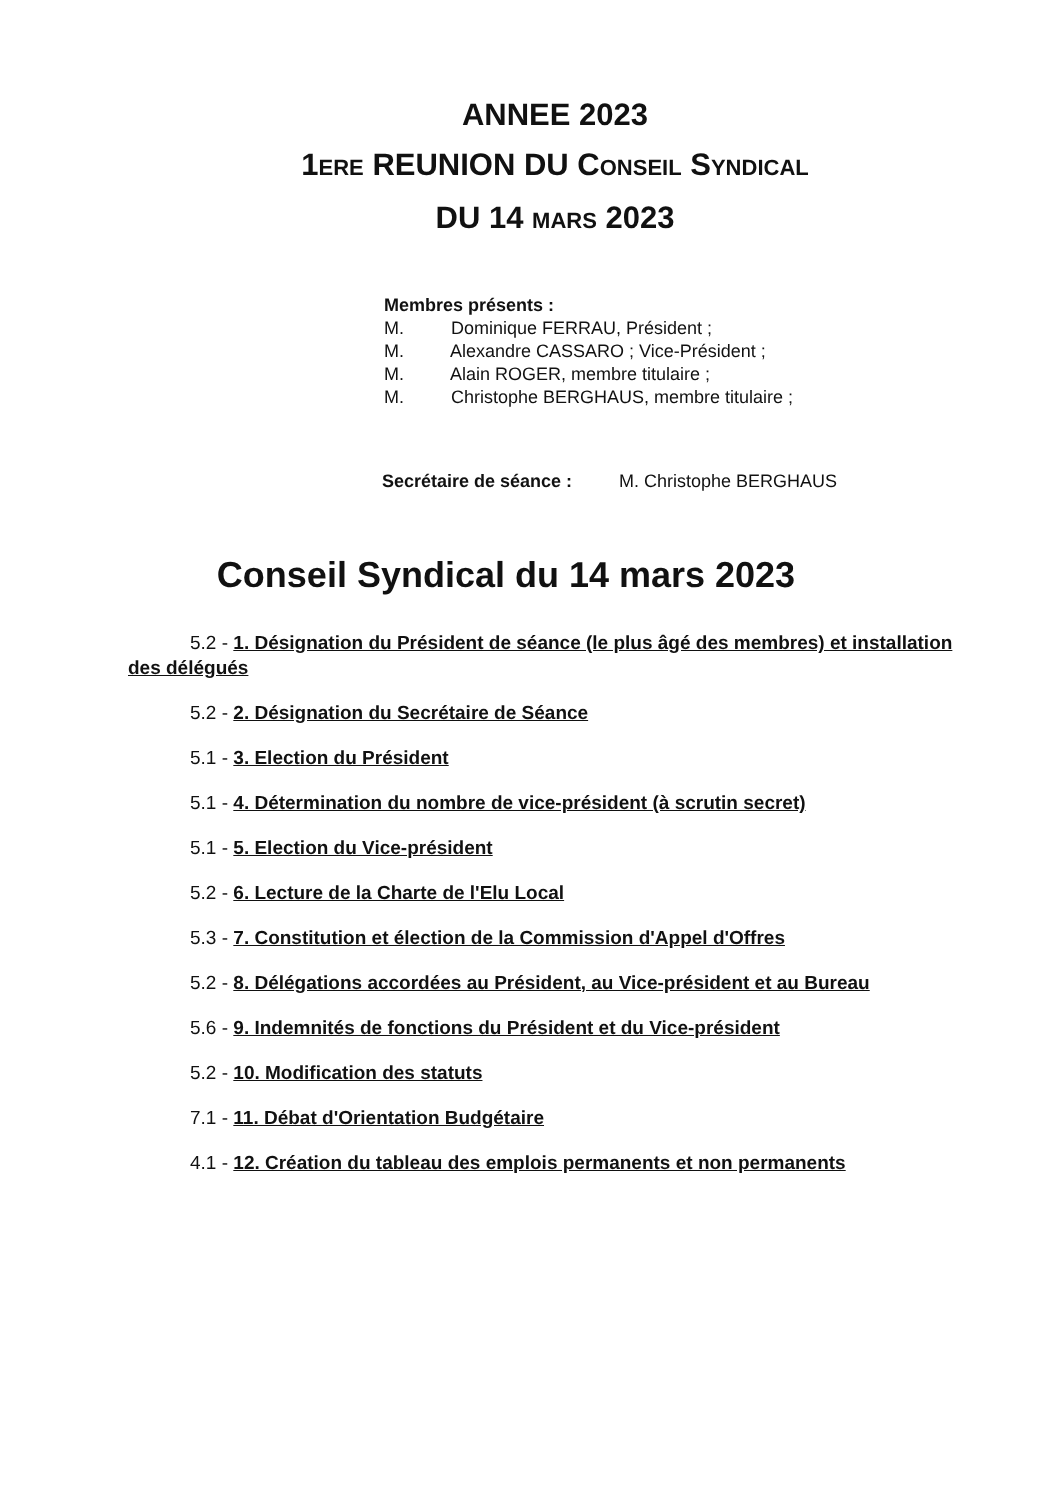ANNEE 2023
1ERE REUNION DU CONSEIL SYNDICAL
DU 14 MARS 2023
Membres présents :
M. Dominique FERRAU, Président ;
M. Alexandre CASSARO ; Vice-Président ;
M. Alain ROGER, membre titulaire ;
M. Christophe BERGHAUS, membre titulaire ;
Secrétaire de séance : M. Christophe BERGHAUS
Conseil Syndical du 14 mars 2023
5.2 - 1. Désignation du Président de séance (le plus âgé des membres) et installation des délégués
5.2 - 2. Désignation du Secrétaire de Séance
5.1 - 3. Election du Président
5.1 - 4. Détermination du nombre de vice-président (à scrutin secret)
5.1 - 5. Election du Vice-président
5.2 - 6. Lecture de la Charte de l'Elu Local
5.3 - 7. Constitution et élection de la Commission d'Appel d'Offres
5.2 - 8. Délégations accordées au Président, au Vice-président et au Bureau
5.6 - 9. Indemnités de fonctions du Président et du Vice-président
5.2 - 10. Modification des statuts
7.1 - 11. Débat d'Orientation Budgétaire
4.1 - 12. Création du tableau des emplois permanents et non permanents